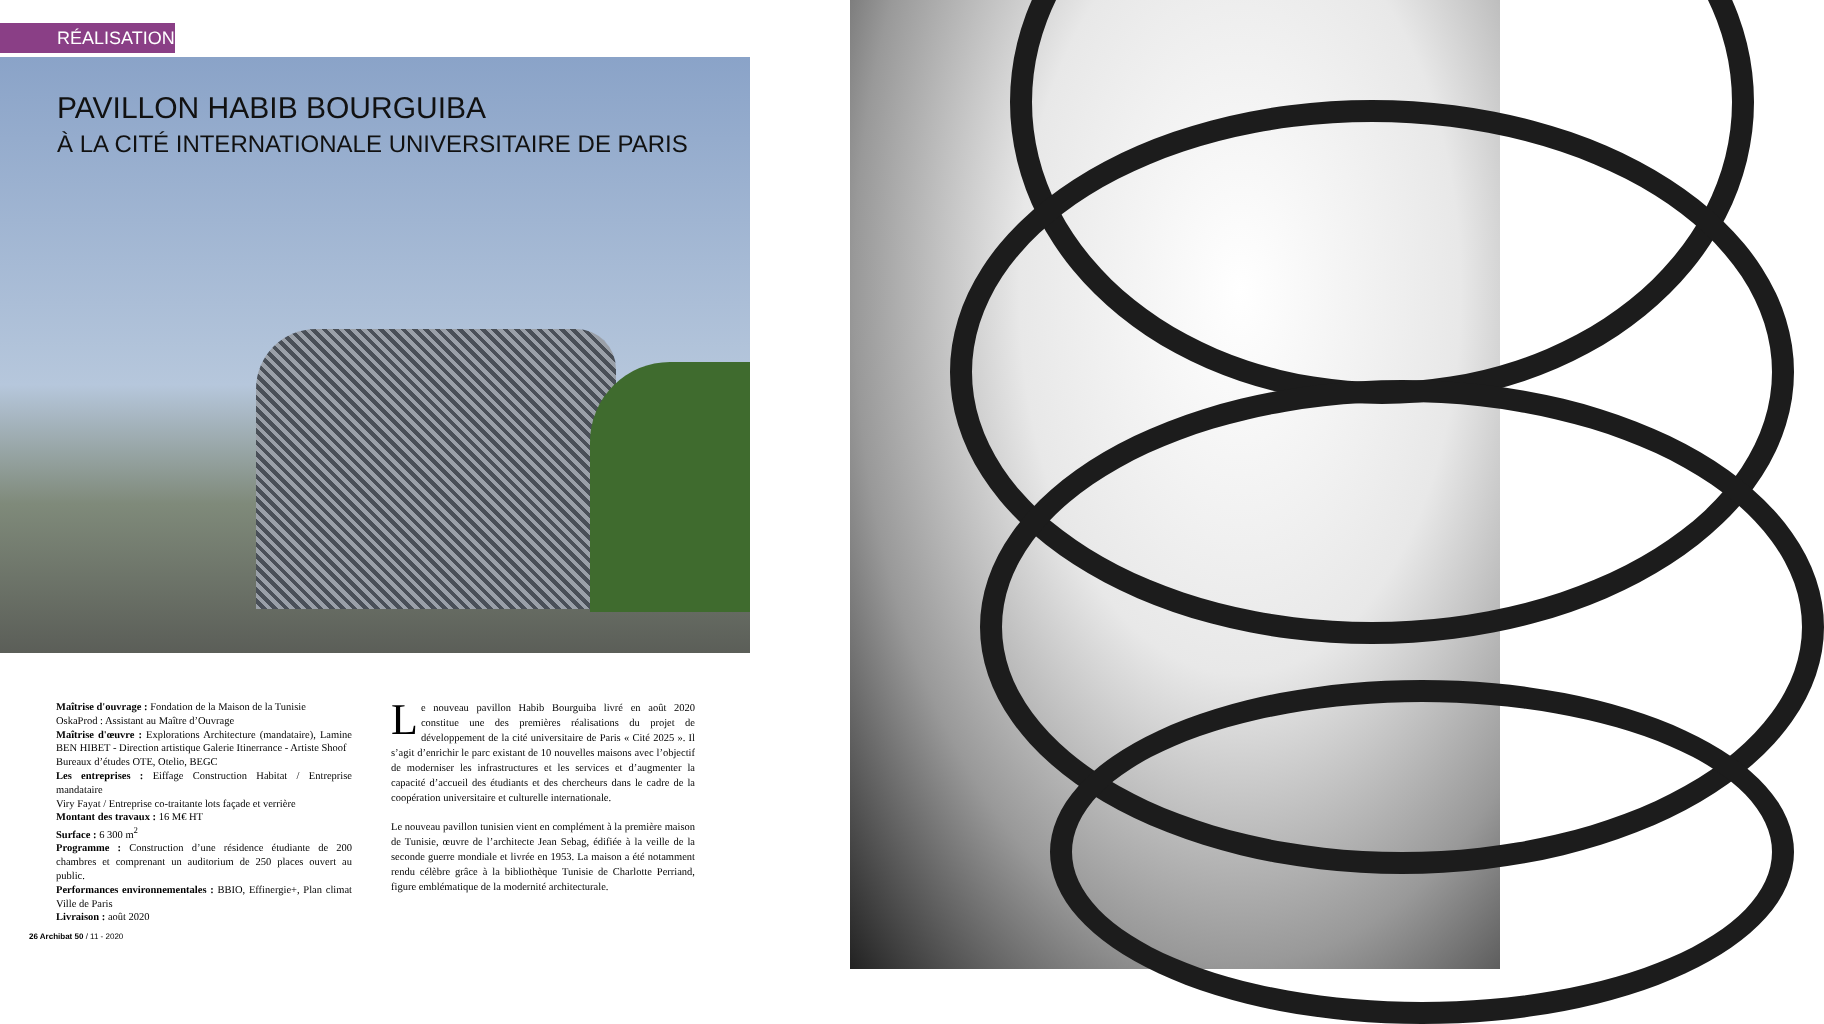RÉALISATION
PAVILLON HABIB BOURGUIBA
À LA CITÉ INTERNATIONALE UNIVERSITAIRE DE PARIS
Maîtrise d'ouvrage : Fondation de la Maison de la Tunisie
OskaProd : Assistant au Maître d’Ouvrage
Maîtrise d'œuvre : Explorations Architecture (mandataire), Lamine BEN HIBET - Direction artistique Galerie Itinerrance - Artiste Shoof
Bureaux d’études OTE, Otelio, BEGC
Les entreprises : Eiffage Construction Habitat / Entreprise mandataire
Viry Fayat / Entreprise co-traitante lots façade et verrière
Montant des travaux : 16 M€ HT
Surface : 6 300 m<sup>2</sup>
Programme : Construction d’une résidence étudiante de 200 chambres et comprenant un auditorium de 250 places ouvert au public.
Performances environnementales : BBIO, Effinergie+, Plan climat Ville de Paris
Livraison : août 2020
Le nouveau pavillon Habib Bourguiba livré en août 2020 constitue une des premières réalisations du projet de développement de la cité universitaire de Paris « Cité 2025 ». Il s’agit d’enrichir le parc existant de 10 nouvelles maisons avec l’objectif de moderniser les infrastructures et les services et d’augmenter la capacité d’accueil des étudiants et des chercheurs dans le cadre de la coopération universitaire et culturelle internationale.
Le nouveau pavillon tunisien vient en complément à la première maison de Tunisie, œuvre de l’architecte Jean Sebag, édifiée à la veille de la seconde guerre mondiale et livrée en 1953. La maison a été notamment rendu célèbre grâce à la bibliothèque Tunisie de Charlotte Perriand, figure emblématique de la modernité architecturale.
26 Archibat 50 / 11 - 2020